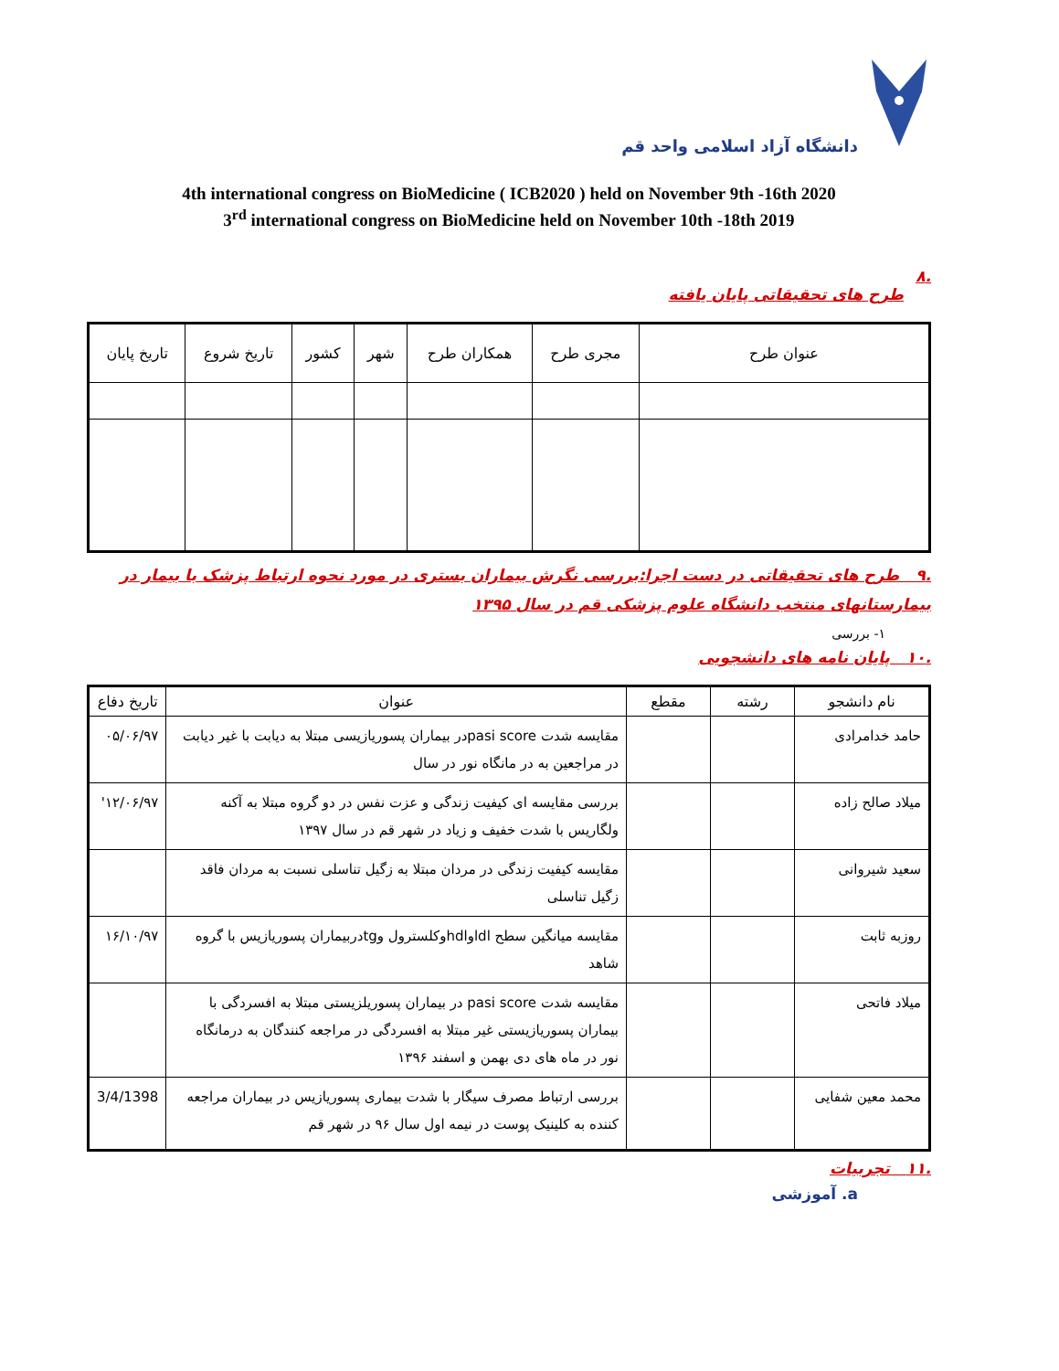دانشگاه آزاد اسلامی واحد قم
4th international congress on BioMedicine ( ICB2020 ) held on November 9th -16th 2020
3<sup>rd</sup> international congress on BioMedicine held on November 10th -18th 2019
.۸
طرح های تحقیقاتی پایان یافته
| عنوان طرح | مجری طرح | همکاران طرح | شهر | کشور | تاریخ شروع | تاریخ پایان |
| --- | --- | --- | --- | --- | --- | --- |
.۹ طرح های تحقیقاتی در دست اجرا:بررسی نگرش بیماران بستری در مورد نحوه ارتباط پزشک با بیمار در بیمارستانهای منتخب دانشگاه علوم پزشکی قم در سال ۱۳۹۵
۱- بررسی
.۱۰ پایان نامه های دانشجویی
| نام دانشجو | رشته | مقطع | عنوان | تاریخ دفاع |
| --- | --- | --- | --- | --- |
| حامد خدامرادی | | | مقایسه شدت pasi scoreدر بیماران پسوریازیسی مبتلا به دیابت با غیر دیابت در مراجعین به در مانگاه نور در سال | ۰۵/۰۶/۹۷ |
| میلاد صالح زاده | | | بررسی مقایسه ای کیفیت زندگی و عزت نفس در دو گروه مبتلا به آکنه ولگاریس با شدت خفیف و زیاد در شهر قم در سال ۱۳۹۷ | ۱۲/۰۶/۹۷' |
| سعید شیروانی | | | مقایسه کیفیت زندگی در مردان مبتلا به زگیل تناسلی نسبت به مردان فاقد زگیل تناسلی | |
| روزبه ثابت | | | مقایسه میانگین سطح ldlوhdlوکلسترول وtgدربیماران پسوریازیس با گروه شاهد | ۱۶/۱۰/۹۷ |
| میلاد فاتحی | | | مقایسه شدت pasi score در بیماران پسوریلزیستی مبتلا به افسردگی با بیماران پسوریازیستی غیر مبتلا به افسردگی در مراجعه کنندگان به درمانگاه نور در ماه های دی بهمن و اسفند ۱۳۹۶ | |
| محمد معین شفایی | | | بررسی ارتباط مصرف سیگار با شدت بیماری پسوریازیس در بیماران مراجعه کننده به کلینیک پوست در نیمه اول سال ۹۶ در شهر قم | 3/4/1398 |
.۱۱ تجربیات
a. آموزشی